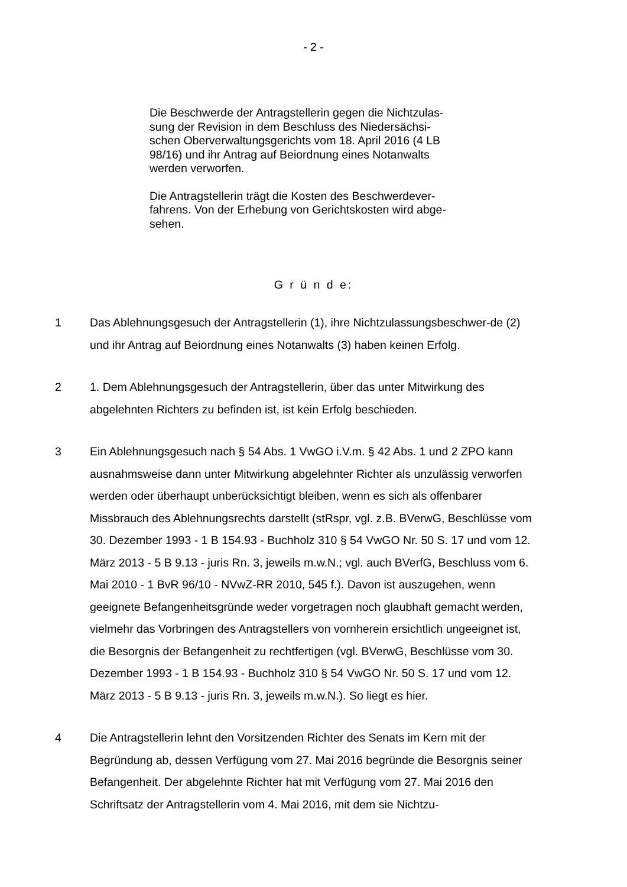- 2 -
Die Beschwerde der Antragstellerin gegen die Nichtzulas-
sung der Revision in dem Beschluss des Niedersächsi-
schen Oberverwaltungsgerichts vom 18. April 2016 (4 LB
98/16) und ihr Antrag auf Beiordnung eines Notanwalts
werden verworfen.
Die Antragstellerin trägt die Kosten des Beschwerdever-
fahrens. Von der Erhebung von Gerichtskosten wird abge-
sehen.
G r ü n d e:
1 Das Ablehnungsgesuch der Antragstellerin (1), ihre Nichtzulassungsbeschwer-de (2) und ihr Antrag auf Beiordnung eines Notanwalts (3) haben keinen Erfolg.
2 1. Dem Ablehnungsgesuch der Antragstellerin, über das unter Mitwirkung des abgelehnten Richters zu befinden ist, ist kein Erfolg beschieden.
3 Ein Ablehnungsgesuch nach § 54 Abs. 1 VwGO i.V.m. § 42 Abs. 1 und 2 ZPO kann ausnahmsweise dann unter Mitwirkung abgelehnter Richter als unzulässig verworfen werden oder überhaupt unberücksichtigt bleiben, wenn es sich als offenbarer Missbrauch des Ablehnungsrechts darstellt (stRspr, vgl. z.B. BVerwG, Beschlüsse vom 30. Dezember 1993 - 1 B 154.93 - Buchholz 310 § 54 VwGO Nr. 50 S. 17 und vom 12. März 2013 - 5 B 9.13 - juris Rn. 3, jeweils m.w.N.; vgl. auch BVerfG, Beschluss vom 6. Mai 2010 - 1 BvR 96/10 - NVwZ-RR 2010, 545 f.). Davon ist auszugehen, wenn geeignete Befangenheitsgründe weder vorgetragen noch glaubhaft gemacht werden, vielmehr das Vorbringen des Antragstellers von vornherein ersichtlich ungeeignet ist, die Besorgnis der Befangenheit zu rechtfertigen (vgl. BVerwG, Beschlüsse vom 30. Dezember 1993 - 1 B 154.93 - Buchholz 310 § 54 VwGO Nr. 50 S. 17 und vom 12. März 2013 - 5 B 9.13 - juris Rn. 3, jeweils m.w.N.). So liegt es hier.
4 Die Antragstellerin lehnt den Vorsitzenden Richter des Senats im Kern mit der Begründung ab, dessen Verfügung vom 27. Mai 2016 begründe die Besorgnis seiner Befangenheit. Der abgelehnte Richter hat mit Verfügung vom 27. Mai 2016 den Schriftsatz der Antragstellerin vom 4. Mai 2016, mit dem sie Nichtzu-